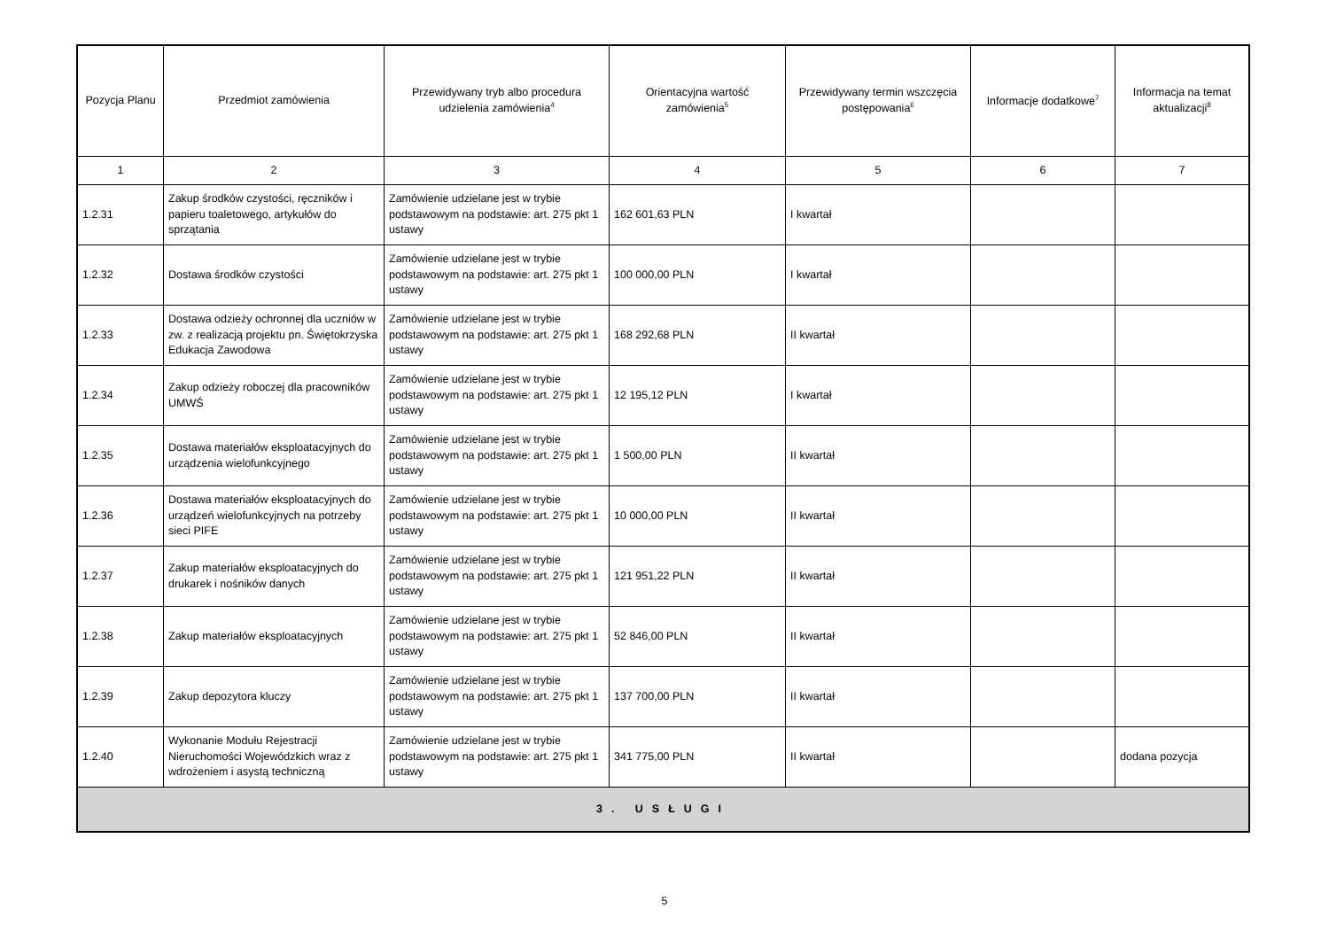| Pozycja Planu | Przedmiot zamówienia | Przewidywany tryb albo procedura udzielenia zamówienia<sup>4</sup> | Orientacyjna wartość zamówienia<sup>5</sup> | Przewidywany termin wszczęcia postępowania<sup>6</sup> | Informacje dodatkowe<sup>7</sup> | Informacja na temat aktualizacji<sup>8</sup> |
| --- | --- | --- | --- | --- | --- | --- |
| 1 | 2 | 3 | 4 | 5 | 6 | 7 |
| 1.2.31 | Zakup środków czystości, ręczników i papieru toaletowego, artykułów do sprzątania | Zamówienie udzielane jest w trybie podstawowym na podstawie: art. 275 pkt 1 ustawy | 162 601,63 PLN | I kwartał | | |
| 1.2.32 | Dostawa środków czystości | Zamówienie udzielane jest w trybie podstawowym na podstawie: art. 275 pkt 1 ustawy | 100 000,00 PLN | I kwartał | | |
| 1.2.33 | Dostawa odzieży ochronnej dla uczniów w zw. z realizacją projektu pn. Świętokrzyska Edukacja Zawodowa | Zamówienie udzielane jest w trybie podstawowym na podstawie: art. 275 pkt 1 ustawy | 168 292,68 PLN | II kwartał | | |
| 1.2.34 | Zakup odzieży roboczej dla pracowników UMWŚ | Zamówienie udzielane jest w trybie podstawowym na podstawie: art. 275 pkt 1 ustawy | 12 195,12 PLN | I kwartał | | |
| 1.2.35 | Dostawa materiałów eksploatacyjnych do urządzenia wielofunkcyjnego | Zamówienie udzielane jest w trybie podstawowym na podstawie: art. 275 pkt 1 ustawy | 1 500,00 PLN | II kwartał | | |
| 1.2.36 | Dostawa materiałów eksploatacyjnych do urządzeń wielofunkcyjnych na potrzeby sieci PIFE | Zamówienie udzielane jest w trybie podstawowym na podstawie: art. 275 pkt 1 ustawy | 10 000,00 PLN | II kwartał | | |
| 1.2.37 | Zakup materiałów eksploatacyjnych do drukarek i nośników danych | Zamówienie udzielane jest w trybie podstawowym na podstawie: art. 275 pkt 1 ustawy | 121 951,22 PLN | II kwartał | | |
| 1.2.38 | Zakup materiałów eksploatacyjnych | Zamówienie udzielane jest w trybie podstawowym na podstawie: art. 275 pkt 1 ustawy | 52 846,00 PLN | II kwartał | | |
| 1.2.39 | Zakup depozytora kluczy | Zamówienie udzielane jest w trybie podstawowym na podstawie: art. 275 pkt 1 ustawy | 137 700,00 PLN | II kwartał | | |
| 1.2.40 | Wykonanie Modułu Rejestracji Nieruchomości Wojewódzkich wraz z wdrożeniem i asystą techniczną | Zamówienie udzielane jest w trybie podstawowym na podstawie: art. 275 pkt 1 ustawy | 341 775,00 PLN | II kwartał | | dodana pozycja |
| 3. USŁUGI | | | | | | |
5